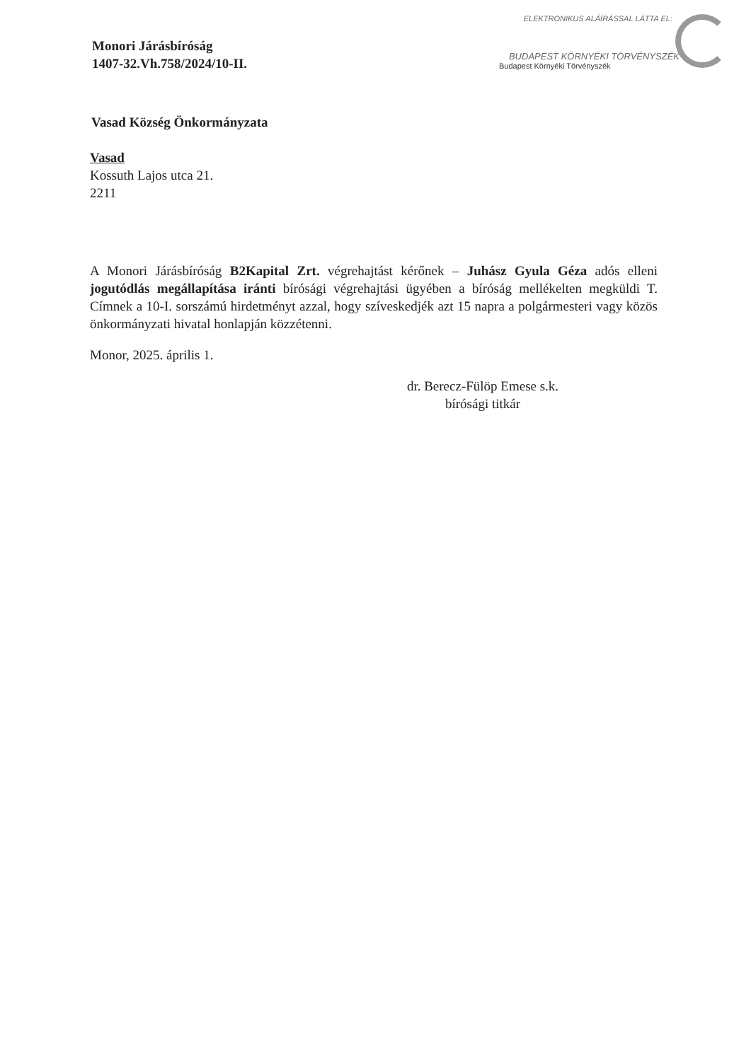ELEKTRONIKUS ALÁÍRÁSSAL LÁTTA EL:
BUDAPEST KÖRNYÉKI TÖRVÉNYSZÉK
Budapest Környéki Törvényszék
Monori Járásbíróság
1407-32.Vh.758/2024/10-II.
Vasad Község Önkormányzata
Vasad
Kossuth Lajos utca 21.
2211
A Monori Járásbíróság B2Kapital Zrt. végrehajtást kérőnek – Juhász Gyula Géza adós elleni jogutódlás megállapítása iránti bírósági végrehajtási ügyében a bíróság mellékelten megküldi T. Címnek a 10-I. sorszámú hirdetményt azzal, hogy szíveskedjék azt 15 napra a polgármesteri vagy közös önkormányzati hivatal honlapján közzétenni.
Monor, 2025. április 1.
dr. Berecz-Fülöp Emese s.k.
bírósági titkár